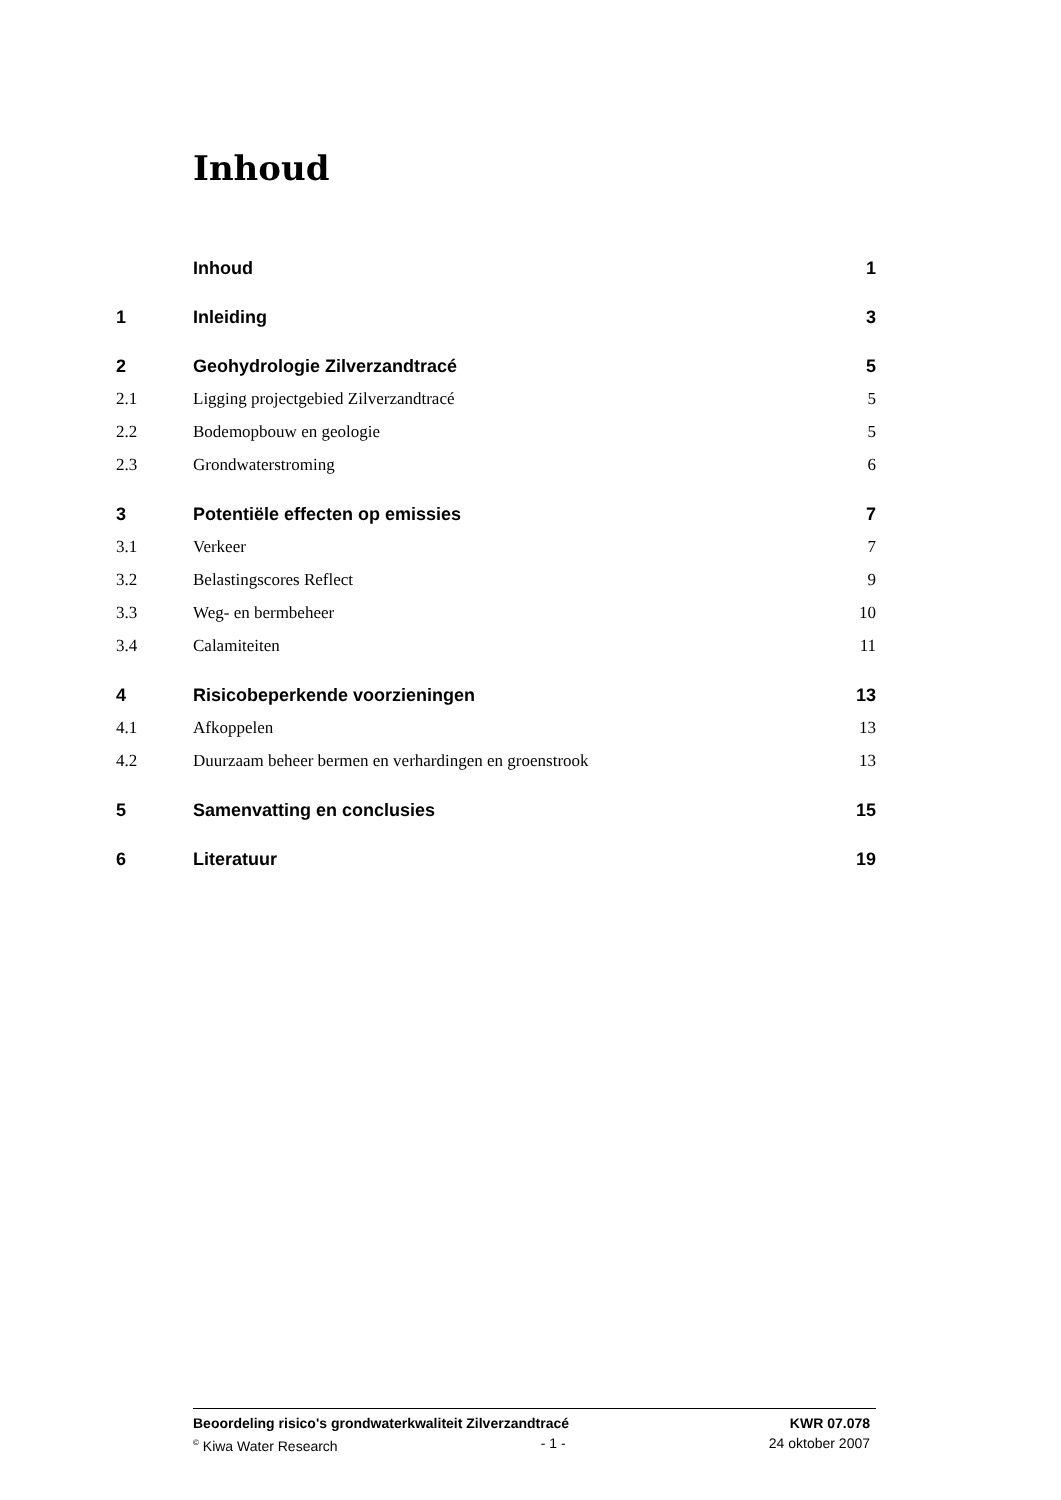Inhoud
Inhoud 1
1 Inleiding 3
2 Geohydrologie Zilverzandtracé 5
2.1 Ligging projectgebied Zilverzandtracé 5
2.2 Bodemopbouw en geologie 5
2.3 Grondwaterstroming 6
3 Potentiële effecten op emissies 7
3.1 Verkeer 7
3.2 Belastingscores Reflect 9
3.3 Weg- en bermbeheer 10
3.4 Calamiteiten 11
4 Risicobeperkende voorzieningen 13
4.1 Afkoppelen 13
4.2 Duurzaam beheer bermen en verhardingen en groenstrook 13
5 Samenvatting en conclusies 15
6 Literatuur 19
Beoordeling risico's grondwaterkwaliteit Zilverzandtracé KWR 07.078
<sup>©</sup> Kiwa Water Research - 1 - 24 oktober 2007